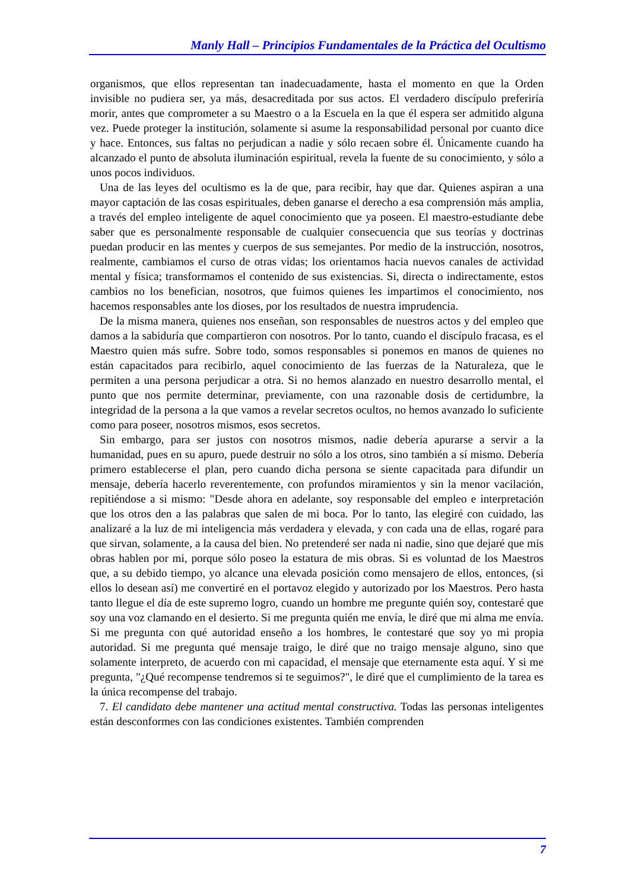Manly Hall – Principios Fundamentales de la Práctica del Ocultismo
organismos, que ellos representan tan inadecuadamente, hasta el momento en que la Orden invisible no pudiera ser, ya más, desacreditada por sus actos. El verdadero discípulo preferiría morir, antes que comprometer a su Maestro o a la Escuela en la que él espera ser admitido alguna vez. Puede proteger la institución, solamente si asume la responsabilidad personal por cuanto dice y hace. Entonces, sus faltas no perjudican a nadie y sólo recaen sobre él. Únicamente cuando ha alcanzado el punto de absoluta iluminación espiritual, revela la fuente de su conocimiento, y sólo a unos pocos individuos.
Una de las leyes del ocultismo es la de que, para recibir, hay que dar. Quienes aspiran a una mayor captación de las cosas espirituales, deben ganarse el derecho a esa comprensión más amplia, a través del empleo inteligente de aquel conocimiento que ya poseen. El maestro-estudiante debe saber que es personalmente responsable de cualquier consecuencia que sus teorías y doctrinas puedan producir en las mentes y cuerpos de sus semejantes. Por medio de la instrucción, nosotros, realmente, cambiamos el curso de otras vidas; los orientamos hacia nuevos canales de actividad mental y física; transformamos el contenido de sus existencias. Si, directa o indirectamente, estos cambios no los benefician, nosotros, que fuimos quienes les impartimos el conocimiento, nos hacemos responsables ante los dioses, por los resultados de nuestra imprudencia.
De la misma manera, quienes nos enseñan, son responsables de nuestros actos y del empleo que damos a la sabiduría que compartieron con nosotros. Por lo tanto, cuando el discípulo fracasa, es el Maestro quien más sufre. Sobre todo, somos responsables si ponemos en manos de quienes no están capacitados para recibirlo, aquel conocimiento de las fuerzas de la Naturaleza, que le permiten a una persona perjudicar a otra. Si no hemos alanzado en nuestro desarrollo mental, el punto que nos permite determinar, previamente, con una razonable dosis de certidumbre, la integridad de la persona a la que vamos a revelar secretos ocultos, no hemos avanzado lo suficiente como para poseer, nosotros mismos, esos secretos.
Sin embargo, para ser justos con nosotros mismos, nadie debería apurarse a servir a la humanidad, pues en su apuro, puede destruir no sólo a los otros, sino también a sí mismo. Debería primero establecerse el plan, pero cuando dicha persona se siente capacitada para difundir un mensaje, debería hacerlo reverentemente, con profundos miramientos y sin la menor vacilación, repitiéndose a si mismo: "Desde ahora en adelante, soy responsable del empleo e interpretación que los otros den a las palabras que salen de mi boca. Por lo tanto, las elegiré con cuidado, las analizaré a la luz de mi inteligencia más verdadera y elevada, y con cada una de ellas, rogaré para que sirvan, solamente, a la causa del bien. No pretenderé ser nada ni nadie, sino que dejaré que mis obras hablen por mi, porque sólo poseo la estatura de mis obras. Si es voluntad de los Maestros que, a su debido tiempo, yo alcance una elevada posición como mensajero de ellos, entonces, (si ellos lo desean así) me convertiré en el portavoz elegido y autorizado por los Maestros. Pero hasta tanto llegue el día de este supremo logro, cuando un hombre me pregunte quién soy, contestaré que soy una voz clamando en el desierto. Si me pregunta quién me envía, le diré que mi alma me envía. Si me pregunta con qué autoridad enseño a los hombres, le contestaré que soy yo mi propia autoridad. Si me pregunta qué mensaje traigo, le diré que no traigo mensaje alguno, sino que solamente interpreto, de acuerdo con mi capacidad, el mensaje que eternamente esta aquí. Y si me pregunta, "¿Qué recompense tendremos si te seguimos?", le diré que el cumplimiento de la tarea es la única recompense del trabajo.
7. El candidato debe mantener una actitud mental constructiva. Todas las personas inteligentes están desconformes con las condiciones existentes. También comprenden
7